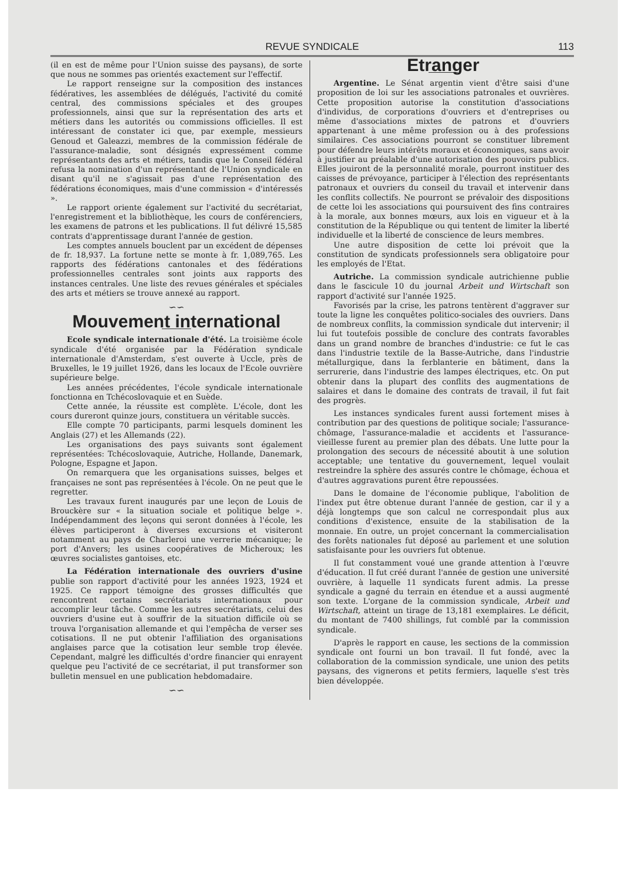REVUE SYNDICALE
113
(il en est de même pour l'Union suisse des paysans), de sorte que nous ne sommes pas orientés exactement sur l'effectif.
Le rapport renseigne sur la composition des instances fédératives, les assemblées de délégués, l'activité du comité central, des commissions spéciales et des groupes professionnels, ainsi que sur la représentation des arts et métiers dans les autorités ou commissions officielles. Il est intéressant de constater ici que, par exemple, messieurs Genoud et Galeazzi, membres de la commission fédérale de l'assurance-maladie, sont désignés expressément comme représentants des arts et métiers, tandis que le Conseil fédéral refusa la nomination d'un représentant de l'Union syndicale en disant qu'il ne s'agissait pas d'une représentation des fédérations économiques, mais d'une commission « d'intéressés ».
Le rapport oriente également sur l'activité du secrétariat, l'enregistrement et la bibliothèque, les cours de conférenciers, les examens de patrons et les publications. Il fut délivré 15,585 contrats d'apprentissage durant l'année de gestion.
Les comptes annuels bouclent par un excédent de dépenses de fr. 18,937. La fortune nette se monte à fr. 1,089,765. Les rapports des fédérations cantonales et des fédérations professionnelles centrales sont joints aux rapports des instances centrales. Une liste des revues générales et spéciales des arts et métiers se trouve annexé au rapport.
∽∽
Mouvement international
Ecole syndicale internationale d'été. La troisième école syndicale d'été organisée par la Fédération syndicale internationale d'Amsterdam, s'est ouverte à Uccle, près de Bruxelles, le 19 juillet 1926, dans les locaux de l'Ecole ouvrière supérieure belge.
Les années précédentes, l'école syndicale internationale fonctionna en Tchécoslovaquie et en Suède.
Cette année, la réussite est complète. L'école, dont les cours dureront quinze jours, constituera un véritable succès.
Elle compte 70 participants, parmi lesquels dominent les Anglais (27) et les Allemands (22).
Les organisations des pays suivants sont également représentées: Tchécoslovaquie, Autriche, Hollande, Danemark, Pologne, Espagne et Japon.
On remarquera que les organisations suisses, belges et françaises ne sont pas représentées à l'école. On ne peut que le regretter.
Les travaux furent inaugurés par une leçon de Louis de Brouckère sur « la situation sociale et politique belge ». Indépendamment des leçons qui seront données à l'école, les élèves participeront à diverses excursions et visiteront notamment au pays de Charleroi une verrerie mécanique; le port d'Anvers; les usines coopératives de Micheroux; les œuvres socialistes gantoises, etc.
La Fédération internationale des ouvriers d'usine publie son rapport d'activité pour les années 1923, 1924 et 1925. Ce rapport témoigne des grosses difficultés que rencontrent certains secrétariats internationaux pour accomplir leur tâche. Comme les autres secrétariats, celui des ouvriers d'usine eut à souffrir de la situation difficile où se trouva l'organisation allemande et qui l'empêcha de verser ses cotisations. Il ne put obtenir l'affiliation des organisations anglaises parce que la cotisation leur semble trop élevée. Cependant, malgré les difficultés d'ordre financier qui enrayent quelque peu l'activité de ce secrétariat, il put transformer son bulletin mensuel en une publication hebdomadaire.
∽∽
Etranger
Argentine. Le Sénat argentin vient d'être saisi d'une proposition de loi sur les associations patronales et ouvrières. Cette proposition autorise la constitution d'associations d'individus, de corporations d'ouvriers et d'entreprises ou même d'associations mixtes de patrons et d'ouvriers appartenant à une même profession ou à des professions similaires. Ces associations pourront se constituer librement pour défendre leurs intérêts moraux et économiques, sans avoir à justifier au préalable d'une autorisation des pouvoirs publics. Elles jouiront de la personnalité morale, pourront instituer des caisses de prévoyance, participer à l'élection des représentants patronaux et ouvriers du conseil du travail et intervenir dans les conflits collectifs. Ne pourront se prévaloir des dispositions de cette loi les associations qui poursuivent des fins contraires à la morale, aux bonnes mœurs, aux lois en vigueur et à la constitution de la République ou qui tentent de limiter la liberté individuelle et la liberté de conscience de leurs membres.
Une autre disposition de cette loi prévoit que la constitution de syndicats professionnels sera obligatoire pour les employés de l'Etat.
Autriche. La commission syndicale autrichienne publie dans le fascicule 10 du journal Arbeit und Wirtschaft son rapport d'activité sur l'année 1925.
Favorisés par la crise, les patrons tentèrent d'aggraver sur toute la ligne les conquêtes politico-sociales des ouvriers. Dans de nombreux conflits, la commission syndicale dut intervenir; il lui fut toutefois possible de conclure des contrats favorables dans un grand nombre de branches d'industrie: ce fut le cas dans l'industrie textile de la Basse-Autriche, dans l'industrie métallurgique, dans la ferblanterie en bâtiment, dans la serrurerie, dans l'industrie des lampes électriques, etc. On put obtenir dans la plupart des conflits des augmentations de salaires et dans le domaine des contrats de travail, il fut fait des progrès.
Les instances syndicales furent aussi fortement mises à contribution par des questions de politique sociale; l'assurance-chômage, l'assurance-maladie et accidents et l'assurance-vieillesse furent au premier plan des débats. Une lutte pour la prolongation des secours de nécessité aboutit à une solution acceptable; une tentative du gouvernement, lequel voulait restreindre la sphère des assurés contre le chômage, échoua et d'autres aggravations purent être repoussées.
Dans le domaine de l'économie publique, l'abolition de l'index put être obtenue durant l'année de gestion, car il y a déjà longtemps que son calcul ne correspondait plus aux conditions d'existence, ensuite de la stabilisation de la monnaie. En outre, un projet concernant la commercialisation des forêts nationales fut déposé au parlement et une solution satisfaisante pour les ouvriers fut obtenue.
Il fut constamment voué une grande attention à l'œuvre d'éducation. Il fut créé durant l'année de gestion une université ouvrière, à laquelle 11 syndicats furent admis. La presse syndicale a gagné du terrain en étendue et a aussi augmenté son texte. L'organe de la commission syndicale, Arbeit und Wirtschaft, atteint un tirage de 13,181 exemplaires. Le déficit, du montant de 7400 shillings, fut comblé par la commission syndicale.
D'après le rapport en cause, les sections de la commission syndicale ont fourni un bon travail. Il fut fondé, avec la collaboration de la commission syndicale, une union des petits paysans, des vignerons et petits fermiers, laquelle s'est très bien développée.